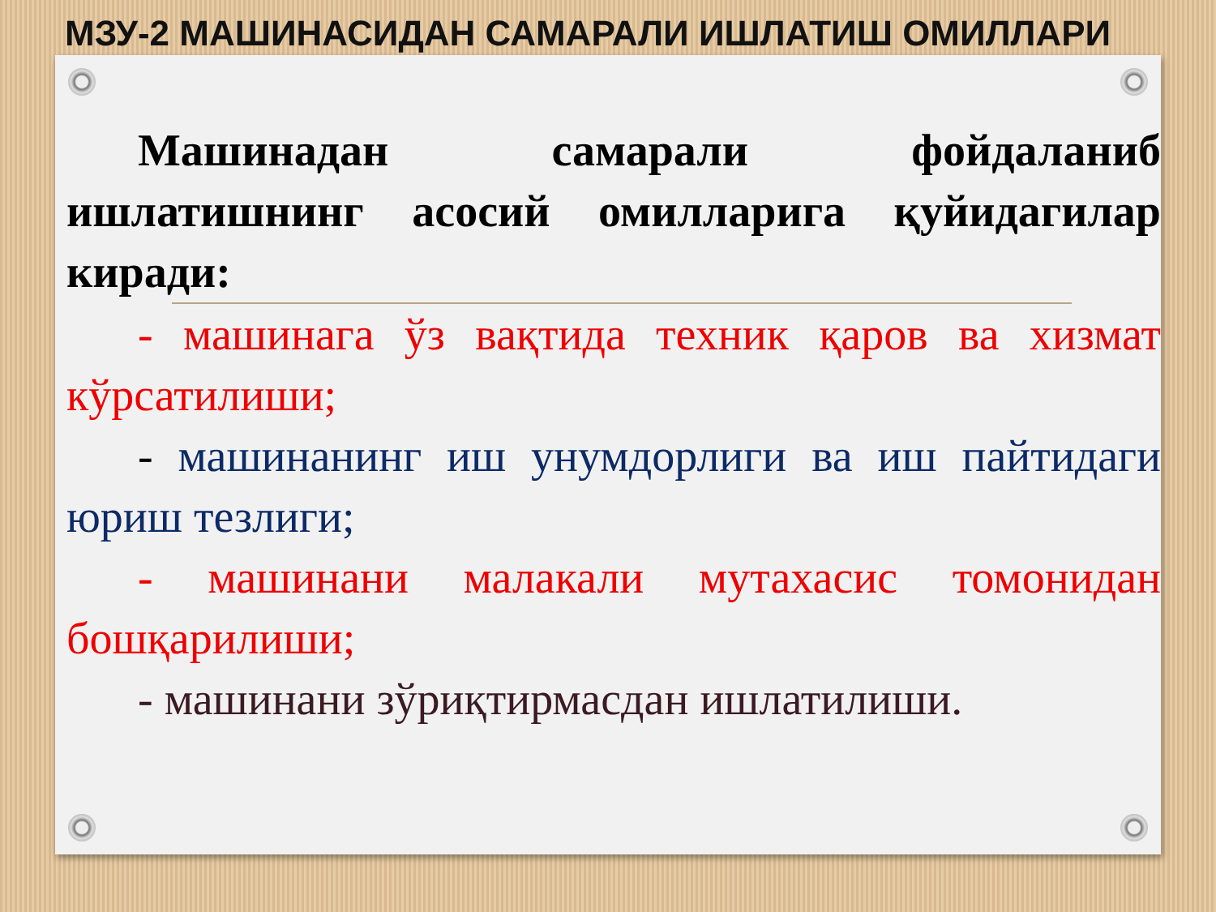МЗУ-2 МАШИНАСИДАН САМАРАЛИ ИШЛАТИШ ОМИЛЛАРИ
Машинадан самарали фойдаланиб ишлатишнинг асосий омилларига қуйидагилар киради:
- машинага ўз вақтида техник қаров ва хизмат кўрсатилиши;
- машинанинг иш унумдорлиги ва иш пайтидаги юриш тезлиги;
- машинани малакали мутахасис томонидан бошқарилиши;
- машинани зўриқтирмасдан ишлатилиши.